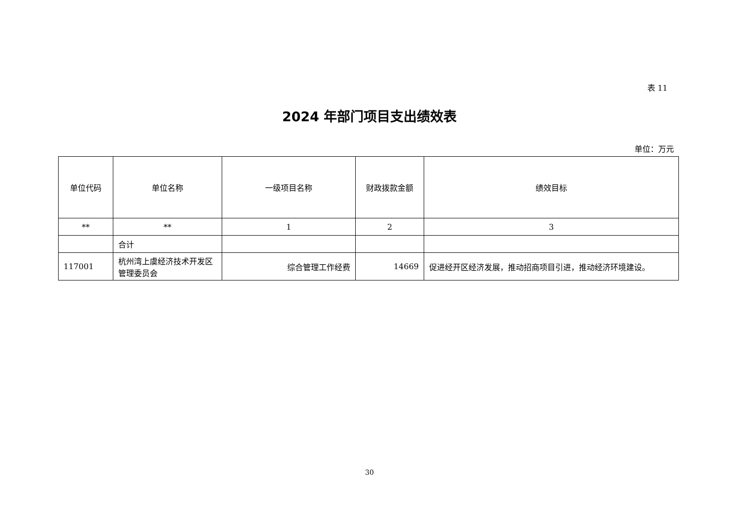表 11
2024 年部门项目支出绩效表
单位：万元
| 单位代码 | 单位名称 | 一级项目名称 | 财政拨款金额 | 绩效目标 |
| --- | --- | --- | --- | --- |
| ** | ** | 1 | 2 | 3 |
| | 合计 | | | |
| 117001 | 杭州湾上虞经济技术开发区管理委员会 | 综合管理工作经费 | 14669 | 促进经开区经济发展，推动招商项目引进，推动经济环境建设。 |
30